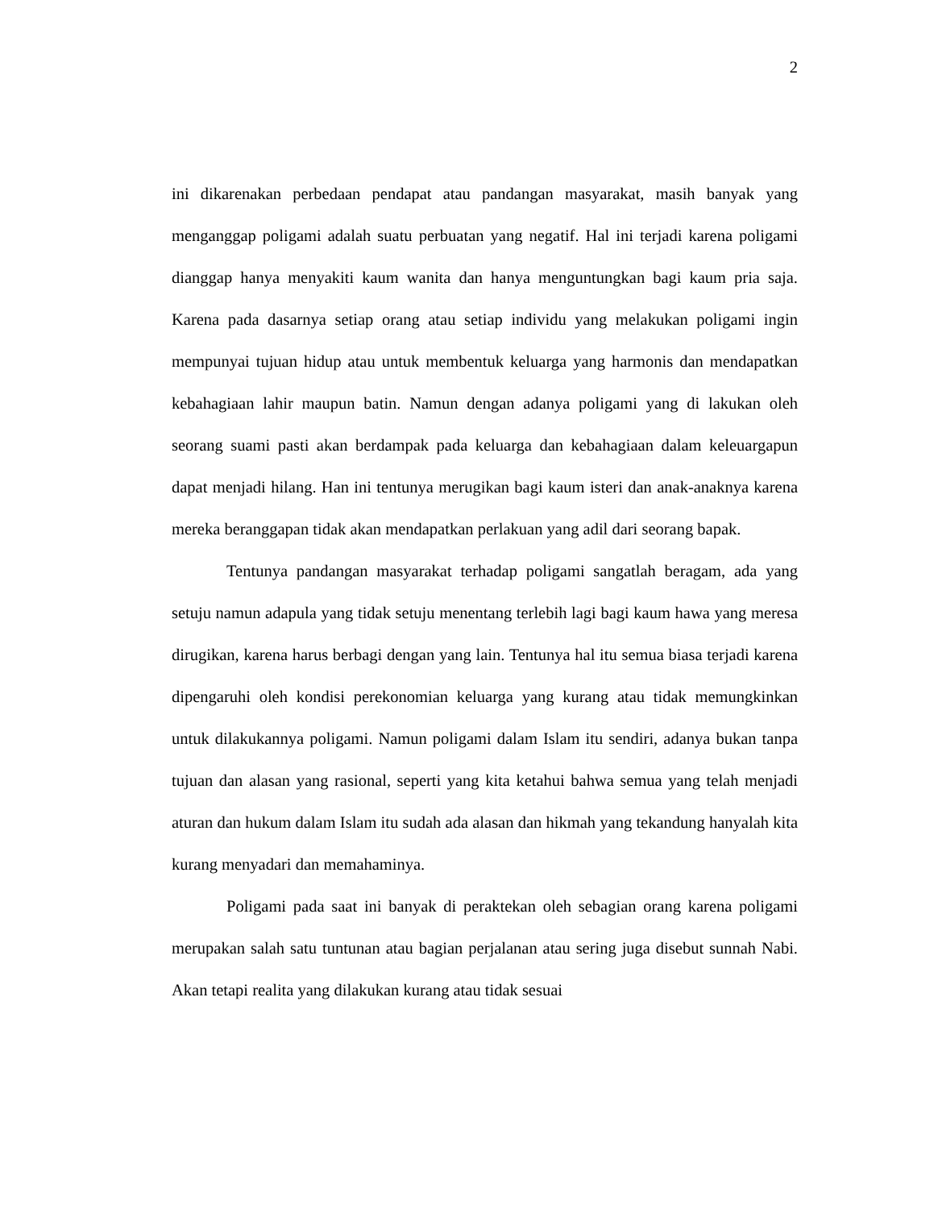2
ini dikarenakan perbedaan pendapat atau pandangan masyarakat, masih banyak yang menganggap poligami adalah suatu perbuatan yang negatif. Hal ini terjadi karena poligami dianggap hanya menyakiti kaum wanita dan hanya menguntungkan bagi kaum pria saja. Karena pada dasarnya setiap orang atau setiap individu yang melakukan poligami ingin mempunyai tujuan hidup atau untuk membentuk keluarga yang harmonis dan mendapatkan kebahagiaan lahir maupun batin. Namun dengan adanya poligami yang di lakukan oleh seorang suami pasti akan berdampak pada keluarga dan kebahagiaan dalam keleuargapun dapat menjadi hilang. Han ini tentunya merugikan bagi kaum isteri dan anak-anaknya karena mereka beranggapan tidak akan mendapatkan perlakuan yang adil dari seorang bapak.
Tentunya pandangan masyarakat terhadap poligami sangatlah beragam, ada yang setuju namun adapula yang tidak setuju menentang terlebih lagi bagi kaum hawa yang meresa dirugikan, karena harus berbagi dengan yang lain. Tentunya hal itu semua biasa terjadi karena dipengaruhi oleh kondisi perekonomian keluarga yang kurang atau tidak memungkinkan untuk dilakukannya poligami. Namun poligami dalam Islam itu sendiri, adanya bukan tanpa tujuan dan alasan yang rasional, seperti yang kita ketahui bahwa semua yang telah menjadi aturan dan hukum dalam Islam itu sudah ada alasan dan hikmah yang tekandung hanyalah kita kurang menyadari dan memahaminya.
Poligami pada saat ini banyak di peraktekan oleh sebagian orang karena poligami merupakan salah satu tuntunan atau bagian perjalanan atau sering juga disebut sunnah Nabi. Akan tetapi realita yang dilakukan kurang atau tidak sesuai